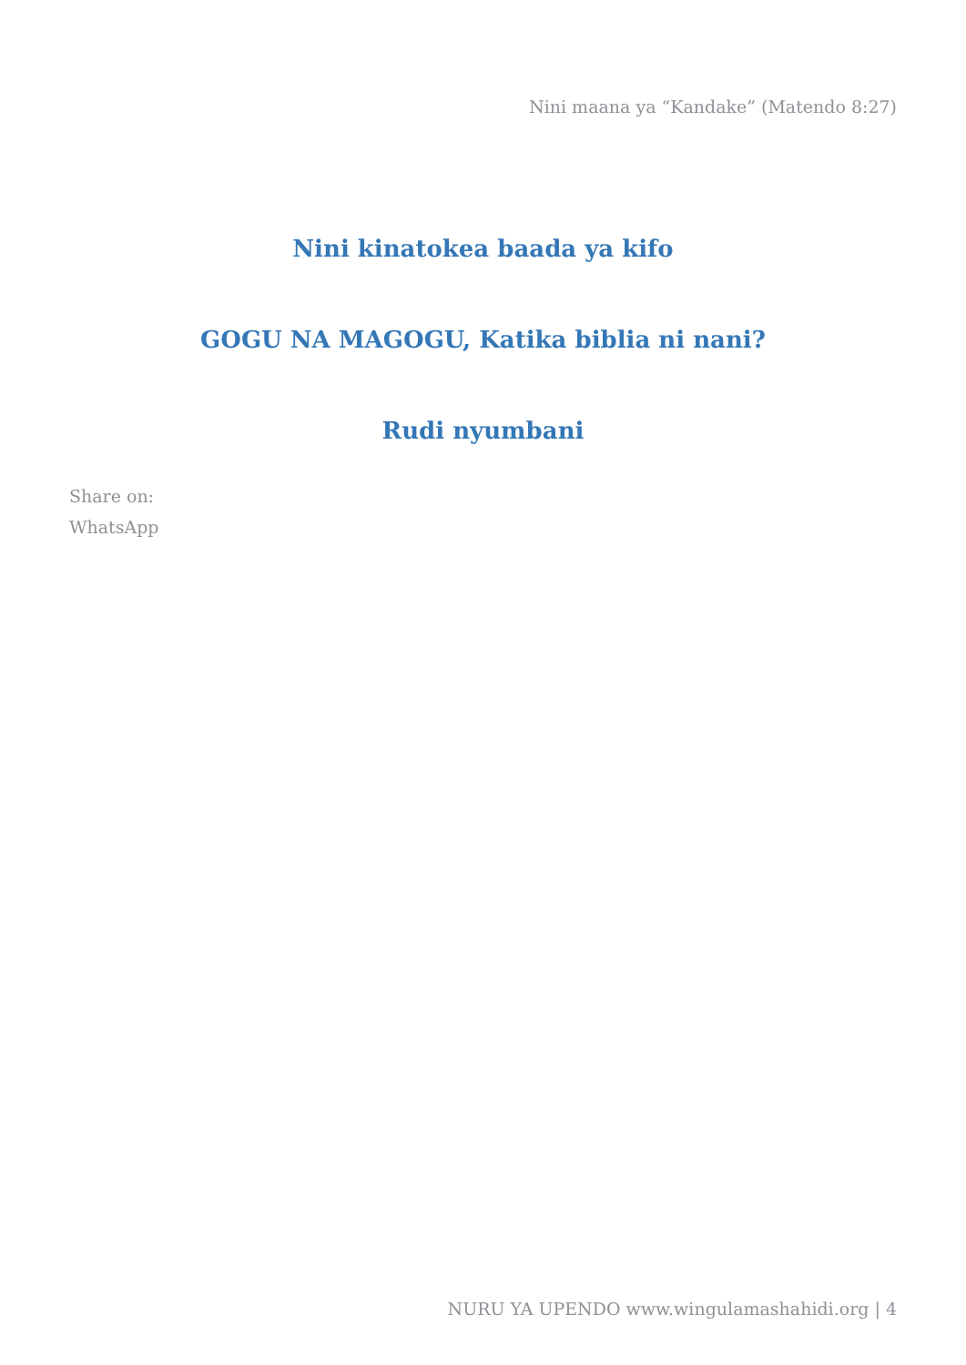Nini maana ya “Kandake” (Matendo 8:27)
Nini kinatokea baada ya kifo
GOGU NA MAGOGU, Katika biblia ni nani?
Rudi nyumbani
Share on:
WhatsApp
NURU YA UPENDO www.wingulamashahidi.org | 4